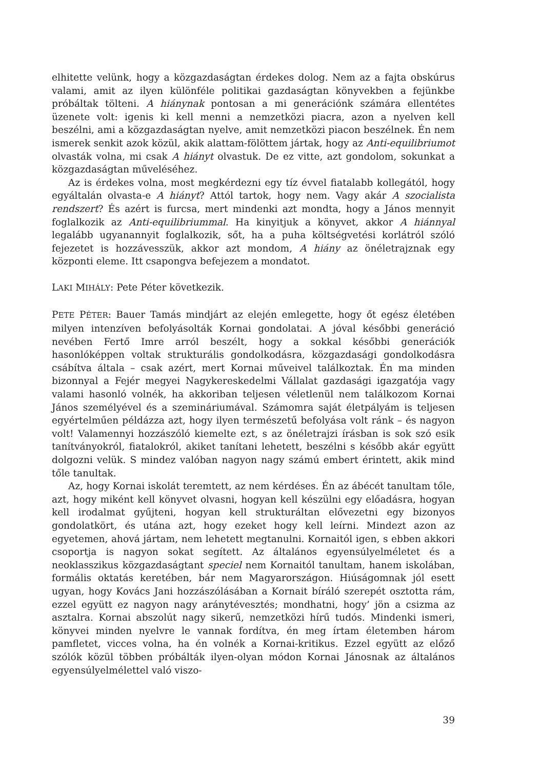elhitette velünk, hogy a közgazdaságtan érdekes dolog. Nem az a fajta obskúrus valami, amit az ilyen különféle politikai gazdaságtan könyvekben a fejünkbe próbáltak tölteni. A hiánynak pontosan a mi generációnk számára ellentétes üzenete volt: igenis ki kell menni a nemzetközi piacra, azon a nyelven kell beszélni, ami a közgazdaságtan nyelve, amit nemzetközi piacon beszélnek. Én nem ismerek senkit azok közül, akik alattam-fölöttem jártak, hogy az Anti-equilibriumot olvasták volna, mi csak A hiányt olvastuk. De ez vitte, azt gondolom, sokunkat a közgazdaságtan műveléséhez.
Az is érdekes volna, most megkérdezni egy tíz évvel fiatalabb kollegától, hogy egyáltalán olvasta-e A hiányt? Attól tartok, hogy nem. Vagy akár A szocialista rendszert? És azért is furcsa, mert mindenki azt mondta, hogy a János mennyit foglalkozik az Anti-equilibriummal. Ha kinyitjuk a könyvet, akkor A hiánnyal legalább ugyanannyit foglalkozik, sőt, ha a puha költségvetési korlátról szóló fejezetet is hozzávesszük, akkor azt mondom, A hiány az önéletrajznak egy központi eleme. Itt csapongva befejezem a mondatot.
LAKI MIHÁLY: Pete Péter következik.
PETE PÉTER: Bauer Tamás mindjárt az elején emlegette, hogy őt egész életében milyen intenzíven befolyásolták Kornai gondolatai. A jóval későbbi generáció nevében Fertő Imre arról beszélt, hogy a sokkal későbbi generációk hasonlóképpen voltak strukturális gondolkodásra, közgazdasági gondolkodásra csábítva általa – csak azért, mert Kornai műveivel találkoztak. Én ma minden bizonnyal a Fejér megyei Nagykereskedelmi Vállalat gazdasági igazgatója vagy valami hasonló volnék, ha akkoriban teljesen véletlenül nem találkozom Kornai János személyével és a szemináriumával. Számomra saját életpályám is teljesen egyértelműen példázza azt, hogy ilyen természetű befolyása volt ránk – és nagyon volt! Valamennyi hozzászóló kiemelte ezt, s az önéletrajzi írásban is sok szó esik tanítványokról, fiatalokról, akiket tanítani lehetett, beszélni s később akár együtt dolgozni velük. S mindez valóban nagyon nagy számú embert érintett, akik mind tőle tanultak.
Az, hogy Kornai iskolát teremtett, az nem kérdéses. Én az ábécét tanultam tőle, azt, hogy miként kell könyvet olvasni, hogyan kell készülni egy előadásra, hogyan kell irodalmat gyűjteni, hogyan kell strukturáltan elővezetni egy bizonyos gondolatkört, és utána azt, hogy ezeket hogy kell leírni. Mindezt azon az egyetemen, ahová jártam, nem lehetett megtanulni. Kornaitól igen, s ebben akkori csoportja is nagyon sokat segített. Az általános egyensúlyelméletet és a neoklasszikus közgazdaságtant speciel nem Kornaitól tanultam, hanem iskolában, formális oktatás keretében, bár nem Magyarországon. Hiúságomnak jól esett ugyan, hogy Kovács Jani hozzászólásában a Kornait bíráló szerepét osztotta rám, ezzel együtt ez nagyon nagy aránytévesztés; mondhatni, hogy’ jön a csizma az asztalra. Kornai abszolút nagy sikerű, nemzetközi hírű tudós. Mindenki ismeri, könyvei minden nyelvre le vannak fordítva, én meg írtam életemben három pamfletet, vicces volna, ha én volnék a Kornai-kritikus. Ezzel együtt az előző szólók közül többen próbálták ilyen-olyan módon Kornai Jánosnak az általános egyensúlyelmélettel való viszo-
39